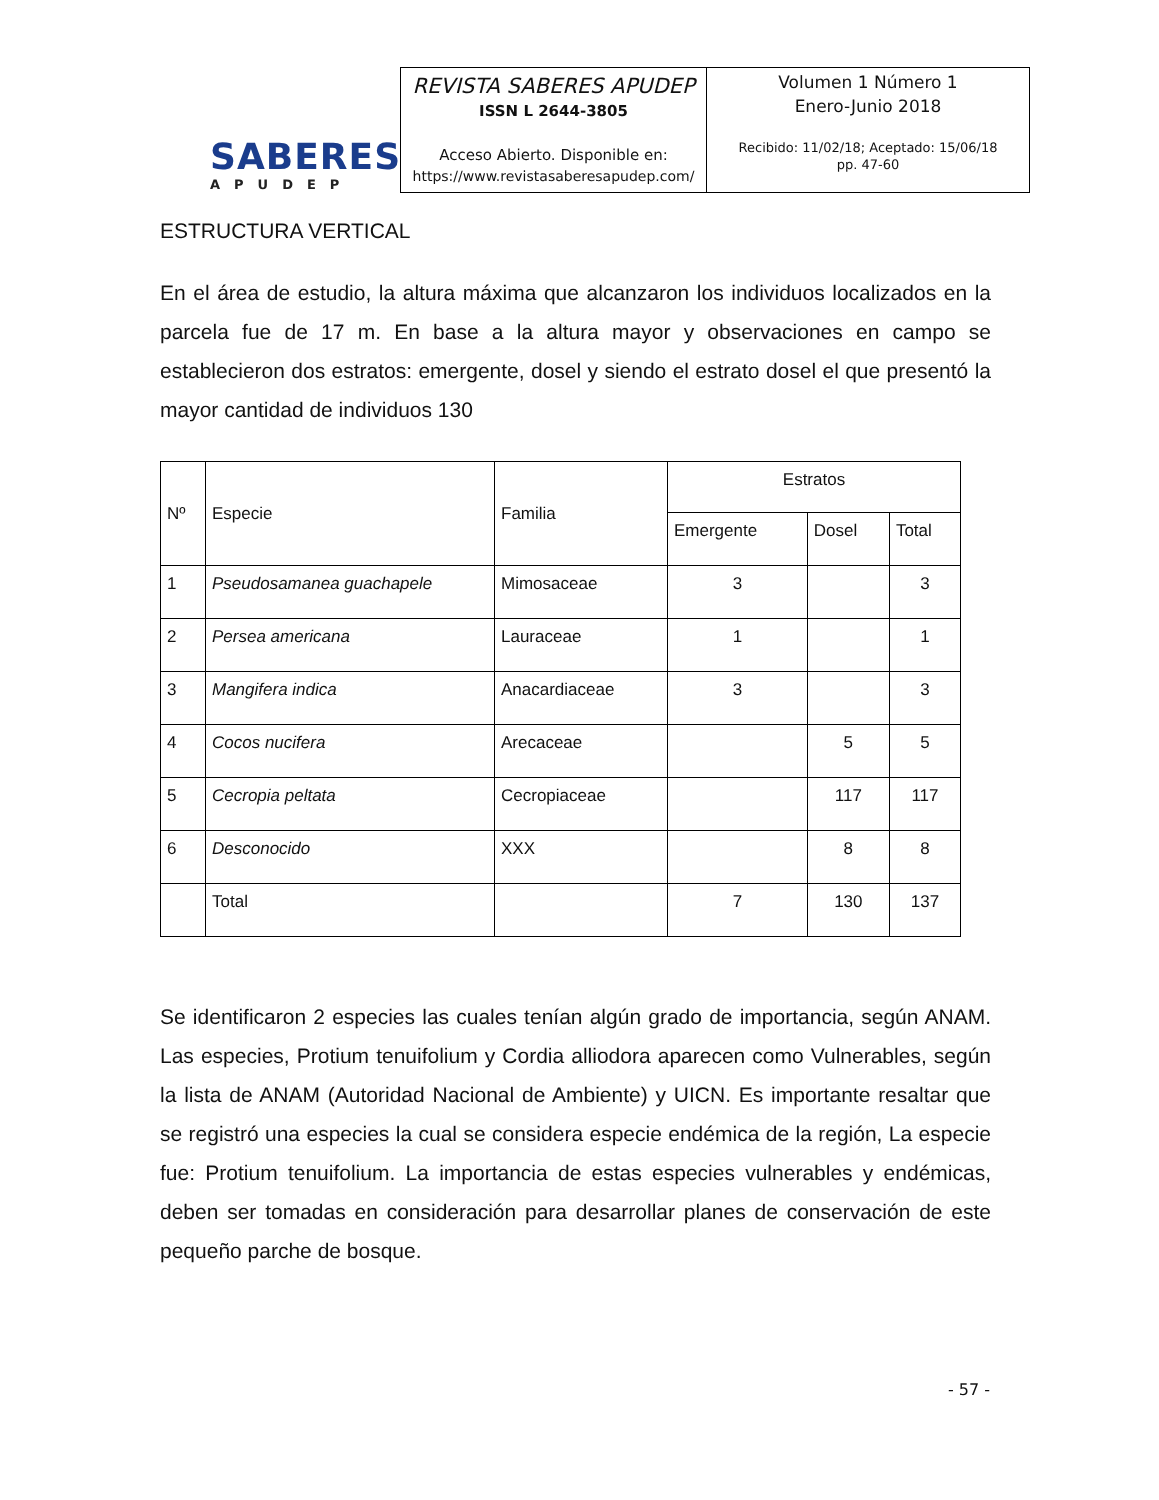SABERES
APUDEP
REVISTA SABERES APUDEP
ISSN L 2644-3805
Acceso Abierto. Disponible en:
https://www.revistasaberesapudep.com/
Volumen 1 Número 1
Enero-Junio 2018
Recibido: 11/02/18; Aceptado: 15/06/18
pp. 47-60
ESTRUCTURA VERTICAL
En el área de estudio, la altura máxima que alcanzaron los individuos localizados en la parcela fue de 17 m. En base a la altura mayor y observaciones en campo se establecieron dos estratos: emergente, dosel y siendo el estrato dosel el que presentó la mayor cantidad de individuos 130
| Nº | Especie | Familia | Estratos | | |
| --- | --- | --- | --- | --- | --- |
| | | | Emergente | Dosel | Total |
| 1 | Pseudosamanea guachapele | Mimosaceae | 3 | | 3 |
| 2 | Persea americana | Lauraceae | 1 | | 1 |
| 3 | Mangifera indica | Anacardiaceae | 3 | | 3 |
| 4 | Cocos nucifera | Arecaceae | | 5 | 5 |
| 5 | Cecropia peltata | Cecropiaceae | | 117 | 117 |
| 6 | Desconocido | XXX | | 8 | 8 |
| | Total | | 7 | 130 | 137 |
Se identificaron 2 especies las cuales tenían algún grado de importancia, según ANAM. Las especies, Protium tenuifolium y Cordia alliodora aparecen como Vulnerables, según la lista de ANAM (Autoridad Nacional de Ambiente) y UICN. Es importante resaltar que se registró una especies la cual se considera especie endémica de la región, La especie fue: Protium tenuifolium. La importancia de estas especies vulnerables y endémicas, deben ser tomadas en consideración para desarrollar planes de conservación de este pequeño parche de bosque.
- 57 -